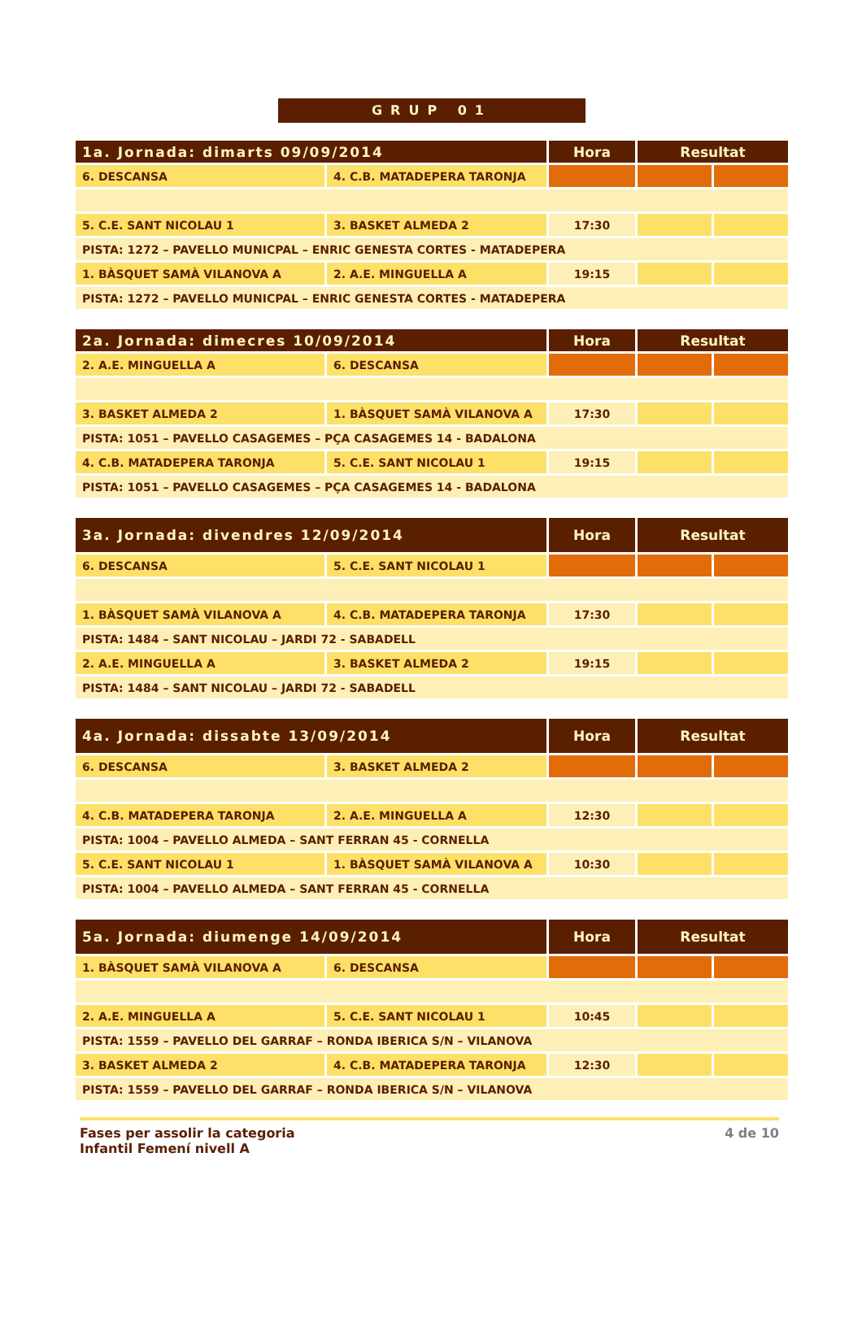GRUP 01
| 1a. Jornada: dimarts 09/09/2014 | | Hora | Resultat | |
| --- | --- | --- | --- | --- |
| 6. DESCANSA | 4. C.B. MATADEPERA TARONJA | | | |
| 5. C.E. SANT NICOLAU 1 | 3. BASKET ALMEDA 2 | 17:30 | | |
| PISTA: 1272 – PAVELLO MUNICPAL – ENRIC GENESTA CORTES - MATADEPERA | | | | |
| 1. BÀSQUET SAMÀ VILANOVA A | 2. A.E. MINGUELLA A | 19:15 | | |
| PISTA: 1272 – PAVELLO MUNICPAL – ENRIC GENESTA CORTES - MATADEPERA | | | | |
| 2a. Jornada: dimecres 10/09/2014 | | Hora | Resultat | |
| --- | --- | --- | --- | --- |
| 2. A.E. MINGUELLA A | 6. DESCANSA | | | |
| 3. BASKET ALMEDA 2 | 1. BÀSQUET SAMÀ VILANOVA A | 17:30 | | |
| PISTA: 1051 – PAVELLO CASAGEMES – PÇA CASAGEMES 14 - BADALONA | | | | |
| 4. C.B. MATADEPERA TARONJA | 5. C.E. SANT NICOLAU 1 | 19:15 | | |
| PISTA: 1051 – PAVELLO CASAGEMES – PÇA CASAGEMES 14 - BADALONA | | | | |
| 3a. Jornada: divendres 12/09/2014 | | Hora | Resultat | |
| --- | --- | --- | --- | --- |
| 6. DESCANSA | 5. C.E. SANT NICOLAU 1 | | | |
| 1. BÀSQUET SAMÀ VILANOVA A | 4. C.B. MATADEPERA TARONJA | 17:30 | | |
| PISTA: 1484 – SANT NICOLAU – JARDI 72 - SABADELL | | | | |
| 2. A.E. MINGUELLA A | 3. BASKET ALMEDA 2 | 19:15 | | |
| PISTA: 1484 – SANT NICOLAU – JARDI 72 - SABADELL | | | | |
| 4a. Jornada: dissabte 13/09/2014 | | Hora | Resultat | |
| --- | --- | --- | --- | --- |
| 6. DESCANSA | 3. BASKET ALMEDA 2 | | | |
| 4. C.B. MATADEPERA TARONJA | 2. A.E. MINGUELLA A | 12:30 | | |
| PISTA: 1004 – PAVELLO ALMEDA – SANT FERRAN 45 - CORNELLA | | | | |
| 5. C.E. SANT NICOLAU 1 | 1. BÀSQUET SAMÀ VILANOVA A | 10:30 | | |
| PISTA: 1004 – PAVELLO ALMEDA – SANT FERRAN 45 - CORNELLA | | | | |
| 5a. Jornada: diumenge 14/09/2014 | | Hora | Resultat | |
| --- | --- | --- | --- | --- |
| 1. BÀSQUET SAMÀ VILANOVA A | 6. DESCANSA | | | |
| 2. A.E. MINGUELLA A | 5. C.E. SANT NICOLAU 1 | 10:45 | | |
| PISTA: 1559 – PAVELLO DEL GARRAF – RONDA IBERICA S/N – VILANOVA | | | | |
| 3. BASKET ALMEDA 2 | 4. C.B. MATADEPERA TARONJA | 12:30 | | |
| PISTA: 1559 – PAVELLO DEL GARRAF – RONDA IBERICA S/N – VILANOVA | | | | |
Fases per assolir la categoria
Infantil Femení nivell A
4 de 10